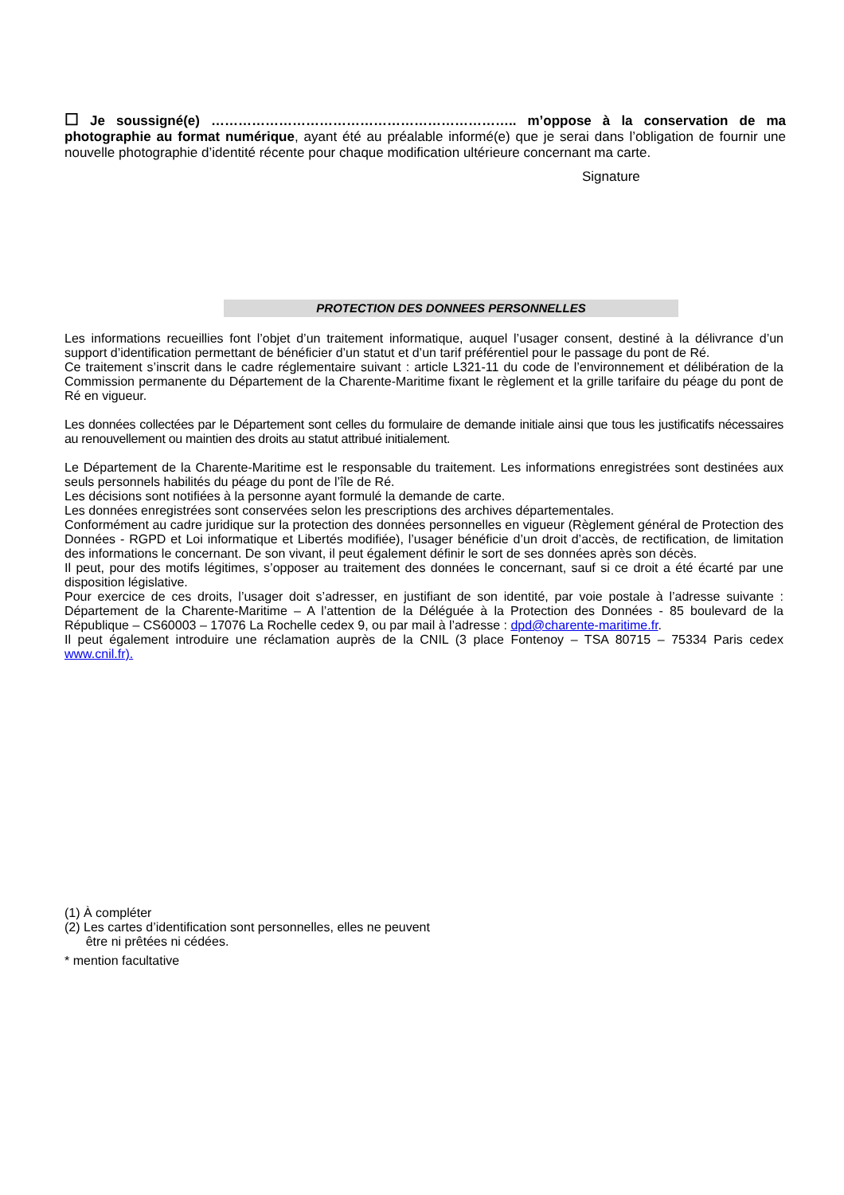☐ Je soussigné(e) ………………………………………………………….. m’oppose à la conservation de ma photographie au format numérique, ayant été au préalable informé(e) que je serai dans l’obligation de fournir une nouvelle photographie d’identité récente pour chaque modification ultérieure concernant ma carte.
Signature
PROTECTION DES DONNEES PERSONNELLES
Les informations recueillies font l’objet d’un traitement informatique, auquel l’usager consent, destiné à la délivrance d’un support d’identification permettant de bénéficier d’un statut et d’un tarif préférentiel pour le passage du pont de Ré.
Ce traitement s’inscrit dans le cadre réglementaire suivant : article L321-11 du code de l’environnement et délibération de la Commission permanente du Département de la Charente-Maritime fixant le règlement et la grille tarifaire du péage du pont de Ré en vigueur.
Les données collectées par le Département sont celles du formulaire de demande initiale ainsi que tous les justificatifs nécessaires au renouvellement ou maintien des droits au statut attribué initialement.
Le Département de la Charente-Maritime est le responsable du traitement. Les informations enregistrées sont destinées aux seuls personnels habilités du péage du pont de l’île de Ré.
Les décisions sont notifiées à la personne ayant formulé la demande de carte.
Les données enregistrées sont conservées selon les prescriptions des archives départementales.
Conformément au cadre juridique sur la protection des données personnelles en vigueur (Règlement général de Protection des Données - RGPD et Loi informatique et Libertés modifiée), l’usager bénéficie d’un droit d’accès, de rectification, de limitation des informations le concernant. De son vivant, il peut également définir le sort de ses données après son décès.
Il peut, pour des motifs légitimes, s’opposer au traitement des données le concernant, sauf si ce droit a été écarté par une disposition législative.
Pour exercice de ces droits, l’usager doit s’adresser, en justifiant de son identité, par voie postale à l’adresse suivante : Département de la Charente-Maritime – A l’attention de la Déléguée à la Protection des Données - 85 boulevard de la République – CS60003 – 17076 La Rochelle cedex 9, ou par mail à l’adresse : dpd@charente-maritime.fr.
Il peut également introduire une réclamation auprès de la CNIL (3 place Fontenoy – TSA 80715 – 75334 Paris cedex www.cnil.fr).
(1) À compléter
(2) Les cartes d’identification sont personnelles, elles ne peuvent
être ni prêtées ni cédées.
* mention facultative